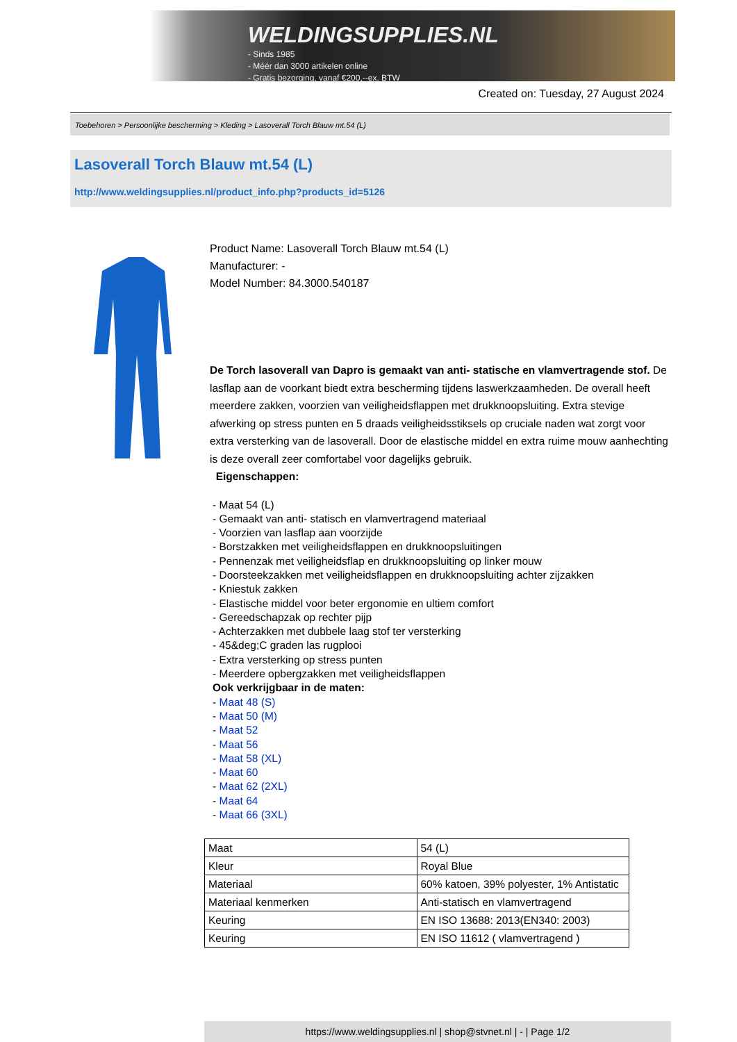WELDINGSUPPLIES.NL
- Sinds 1985
- Méér dan 3000 artikelen online
- Gratis bezorging, vanaf €200,--ex. BTW
Created on: Tuesday, 27 August 2024
Toebehoren > Persoonlijke bescherming > Kleding > Lasoverall Torch Blauw mt.54 (L)
Lasoverall Torch Blauw mt.54 (L)
http://www.weldingsupplies.nl/product_info.php?products_id=5126
Product Name: Lasoverall Torch Blauw mt.54 (L)
Manufacturer: -
Model Number: 84.3000.540187
De Torch lasoverall van Dapro is gemaakt van anti- statische en vlamvertragende stof. De lasflap aan de voorkant biedt extra bescherming tijdens laswerkzaamheden. De overall heeft meerdere zakken, voorzien van veiligheidsflappen met drukknoopsluiting. Extra stevige afwerking op stress punten en 5 draads veiligheidsstiksels op cruciale naden wat zorgt voor extra versterking van de lasoverall. Door de elastische middel en extra ruime mouw aanhechting is deze overall zeer comfortabel voor dagelijks gebruik.
Eigenschappen:
- Maat 54 (L)
- Gemaakt van anti- statisch en vlamvertragend materiaal
- Voorzien van lasflap aan voorzijde
- Borstzakken met veiligheidsflappen en drukknoopsluitingen
- Pennenzak met veiligheidsflap en drukknoopsluiting op linker mouw
- Doorsteekzakken met veiligheidsflappen en drukknoopsluiting achter zijzakken
- Kniestuk zakken
- Elastische middel voor beter ergonomie en ultiem comfort
- Gereedschapzak op rechter pijp
- Achterzakken met dubbele laag stof ter versterking
- 45&deg;C graden las rugplooi
- Extra versterking op stress punten
- Meerdere opbergzakken met veiligheidsflappen
Ook verkrijgbaar in de maten:
- Maat 48 (S)
- Maat 50 (M)
- Maat 52
- Maat 56
- Maat 58 (XL)
- Maat 60
- Maat 62 (2XL)
- Maat 64
- Maat 66 (3XL)
| Maat | 54 (L) |
| Kleur | Royal Blue |
| Materiaal | 60% katoen, 39% polyester, 1% Antistatic |
| Materiaal kenmerken | Anti-statisch en vlamvertragend |
| Keuring | EN ISO 13688: 2013(EN340: 2003) |
| Keuring | EN ISO 11612 ( vlamvertragend ) |
https://www.weldingsupplies.nl | shop@stvnet.nl | - | Page 1/2